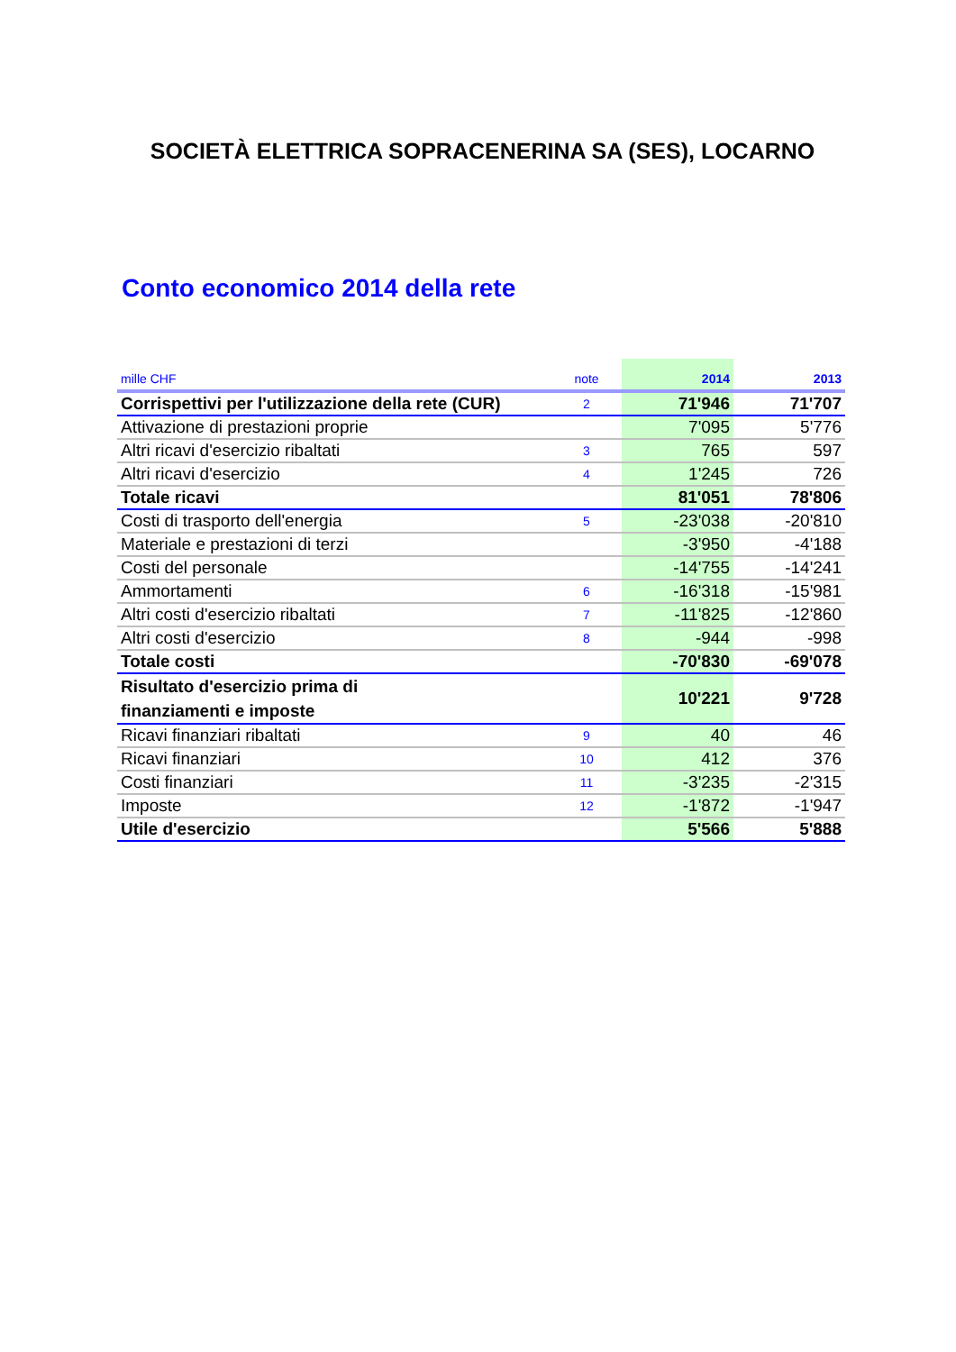SOCIETÀ ELETTRICA SOPRACENERINA SA (SES), LOCARNO
Conto economico 2014 della rete
| mille CHF | note | 2014 | 2013 |
| --- | --- | --- | --- |
| Corrispettivi per l'utilizzazione della rete (CUR) | 2 | 71'946 | 71'707 |
| Attivazione di prestazioni proprie | | 7'095 | 5'776 |
| Altri ricavi d'esercizio ribaltati | 3 | 765 | 597 |
| Altri ricavi d'esercizio | 4 | 1'245 | 726 |
| Totale ricavi | | 81'051 | 78'806 |
| Costi di trasporto dell'energia | 5 | -23'038 | -20'810 |
| Materiale e prestazioni di terzi | | -3'950 | -4'188 |
| Costi del personale | | -14'755 | -14'241 |
| Ammortamenti | 6 | -16'318 | -15'981 |
| Altri costi d'esercizio ribaltati | 7 | -11'825 | -12'860 |
| Altri costi d'esercizio | 8 | -944 | -998 |
| Totale costi | | -70'830 | -69'078 |
| Risultato d'esercizio prima di finanziamenti e imposte | | 10'221 | 9'728 |
| Ricavi finanziari ribaltati | 9 | 40 | 46 |
| Ricavi finanziari | 10 | 412 | 376 |
| Costi finanziari | 11 | -3'235 | -2'315 |
| Imposte | 12 | -1'872 | -1'947 |
| Utile d'esercizio | | 5'566 | 5'888 |